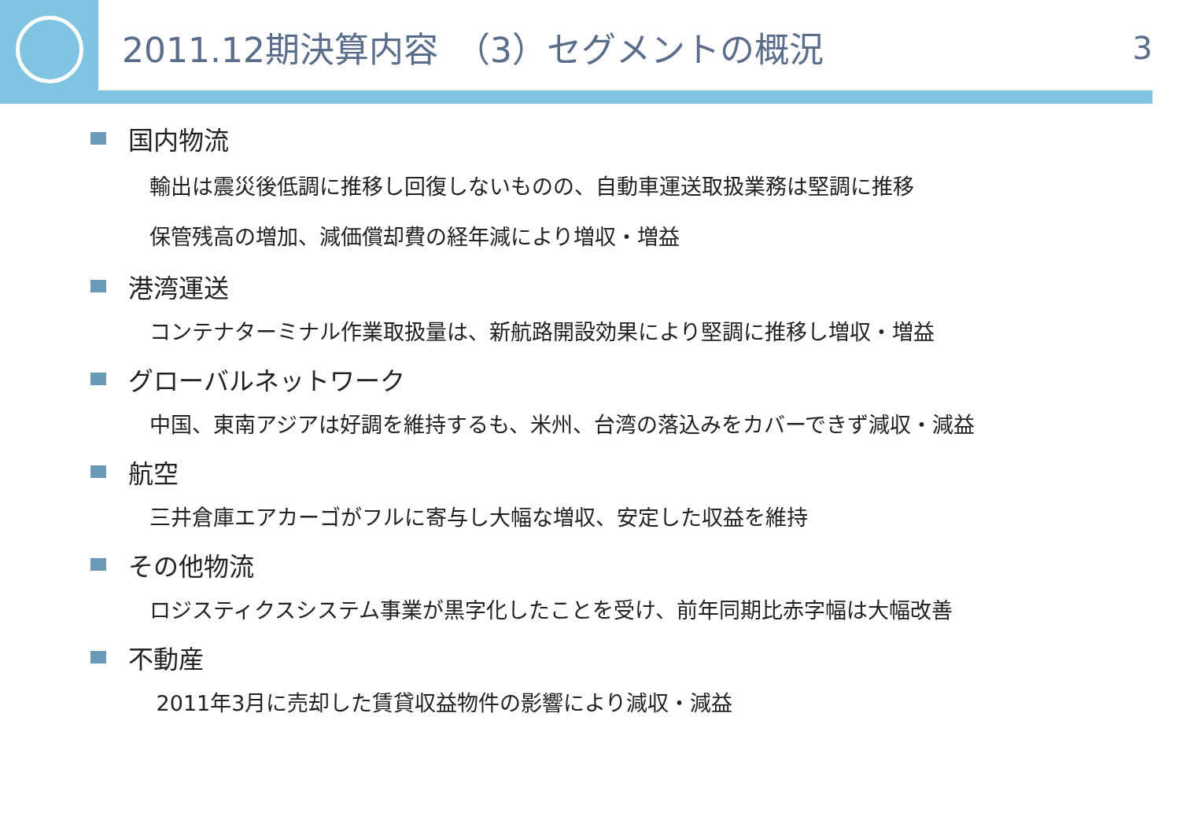2011.12期決算内容　（3）セグメントの概況 3
国内物流
輸出は震災後低調に推移し回復しないものの、自動車運送取扱業務は堅調に推移
保管残高の増加、減価償却費の経年減により増収・増益
港湾運送
コンテナターミナル作業取扱量は、新航路開設効果により堅調に推移し増収・増益
グローバルネットワーク
中国、東南アジアは好調を維持するも、米州、台湾の落込みをカバーできず減収・減益
航空
三井倉庫エアカーゴがフルに寄与し大幅な増収、安定した収益を維持
その他物流
ロジスティクスシステム事業が黒字化したことを受け、前年同期比赤字幅は大幅改善
不動産
2011年3月に売却した賃貸収益物件の影響により減収・減益